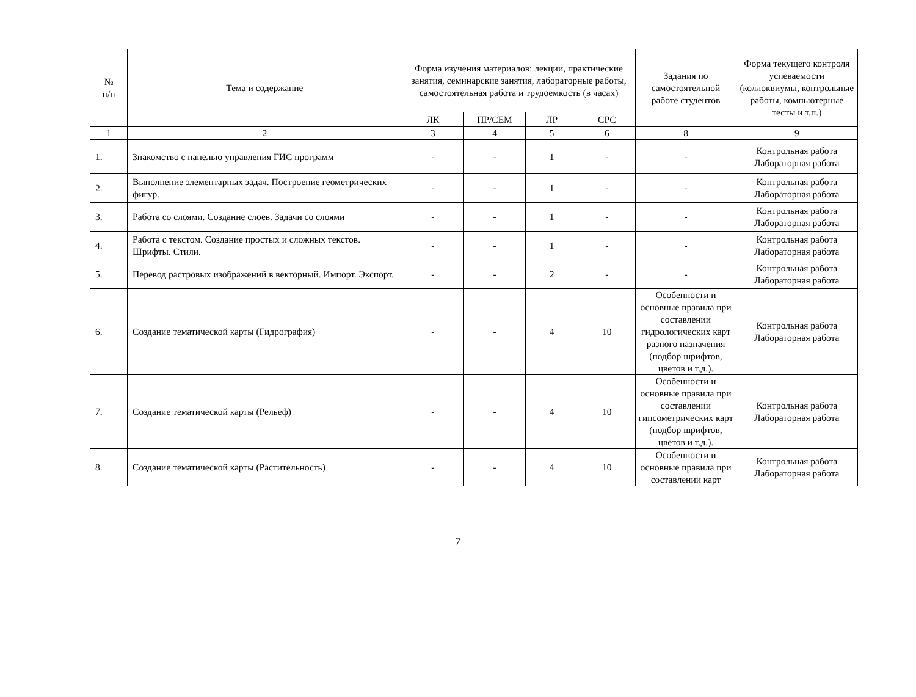| № п/п | Тема и содержание | Форма изучения материалов: лекции, практические занятия, семинарские занятия, лабораторные работы, самостоятельная работа и трудоемкость (в часах) | | | | Задания по самостоятельной работе студентов | Форма текущего контроля успеваемости (коллоквиумы, контрольные работы, компьютерные тесты и т.п.) |
| --- | --- | --- | --- | --- | --- | --- | --- |
| | | ЛК | ПР/СЕМ | ЛР | СРС | | |
| 1 | 2 | 3 | 4 | 5 | 6 | 8 | 9 |
| 1. | Знакомство с панелью управления ГИС программ | - | - | 1 | - | - | Контрольная работа Лабораторная работа |
| 2. | Выполнение элементарных задач. Построение геометрических фигур. | - | - | 1 | - | - | Контрольная работа Лабораторная работа |
| 3. | Работа со слоями. Создание слоев. Задачи со слоями | - | - | 1 | - | - | Контрольная работа Лабораторная работа |
| 4. | Работа с текстом. Создание простых и сложных текстов. Шрифты. Стили. | - | - | 1 | - | - | Контрольная работа Лабораторная работа |
| 5. | Перевод растровых изображений в векторный. Импорт. Экспорт. | - | - | 2 | - | - | Контрольная работа Лабораторная работа |
| 6. | Создание тематической карты (Гидрография) | - | - | 4 | 10 | Особенности и основные правила при составлении гидрологических карт разного назначения (подбор шрифтов, цветов и т.д.). | Контрольная работа Лабораторная работа |
| 7. | Создание тематической карты (Рельеф) | - | - | 4 | 10 | Особенности и основные правила при составлении гипсометрических карт (подбор шрифтов, цветов и т.д.). | Контрольная работа Лабораторная работа |
| 8. | Создание тематической карты (Растительность) | - | - | 4 | 10 | Особенности и основные правила при составлении карт | Контрольная работа Лабораторная работа |
7